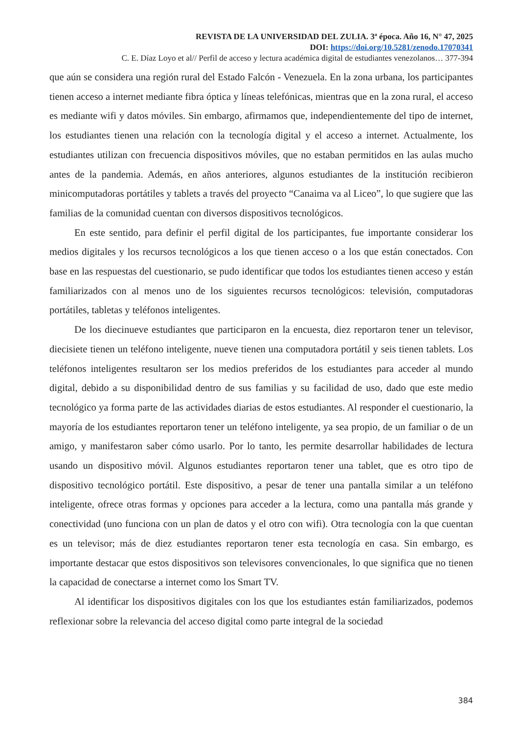REVISTA DE LA UNIVERSIDAD DEL ZULIA. 3ª época. Año 16, N° 47, 2025
DOI: https://doi.org/10.5281/zenodo.17070341
C. E. Díaz Loyo et al// Perfil de acceso y lectura académica digital de estudiantes venezolanos… 377-394
que aún se considera una región rural del Estado Falcón - Venezuela. En la zona urbana, los participantes tienen acceso a internet mediante fibra óptica y líneas telefónicas, mientras que en la zona rural, el acceso es mediante wifi y datos móviles. Sin embargo, afirmamos que, independientemente del tipo de internet, los estudiantes tienen una relación con la tecnología digital y el acceso a internet. Actualmente, los estudiantes utilizan con frecuencia dispositivos móviles, que no estaban permitidos en las aulas mucho antes de la pandemia. Además, en años anteriores, algunos estudiantes de la institución recibieron minicomputadoras portátiles y tablets a través del proyecto “Canaima va al Liceo”, lo que sugiere que las familias de la comunidad cuentan con diversos dispositivos tecnológicos.
En este sentido, para definir el perfil digital de los participantes, fue importante considerar los medios digitales y los recursos tecnológicos a los que tienen acceso o a los que están conectados. Con base en las respuestas del cuestionario, se pudo identificar que todos los estudiantes tienen acceso y están familiarizados con al menos uno de los siguientes recursos tecnológicos: televisión, computadoras portátiles, tabletas y teléfonos inteligentes.
De los diecinueve estudiantes que participaron en la encuesta, diez reportaron tener un televisor, diecisiete tienen un teléfono inteligente, nueve tienen una computadora portátil y seis tienen tablets. Los teléfonos inteligentes resultaron ser los medios preferidos de los estudiantes para acceder al mundo digital, debido a su disponibilidad dentro de sus familias y su facilidad de uso, dado que este medio tecnológico ya forma parte de las actividades diarias de estos estudiantes. Al responder el cuestionario, la mayoría de los estudiantes reportaron tener un teléfono inteligente, ya sea propio, de un familiar o de un amigo, y manifestaron saber cómo usarlo. Por lo tanto, les permite desarrollar habilidades de lectura usando un dispositivo móvil. Algunos estudiantes reportaron tener una tablet, que es otro tipo de dispositivo tecnológico portátil. Este dispositivo, a pesar de tener una pantalla similar a un teléfono inteligente, ofrece otras formas y opciones para acceder a la lectura, como una pantalla más grande y conectividad (uno funciona con un plan de datos y el otro con wifi). Otra tecnología con la que cuentan es un televisor; más de diez estudiantes reportaron tener esta tecnología en casa. Sin embargo, es importante destacar que estos dispositivos son televisores convencionales, lo que significa que no tienen la capacidad de conectarse a internet como los Smart TV.
Al identificar los dispositivos digitales con los que los estudiantes están familiarizados, podemos reflexionar sobre la relevancia del acceso digital como parte integral de la sociedad
384